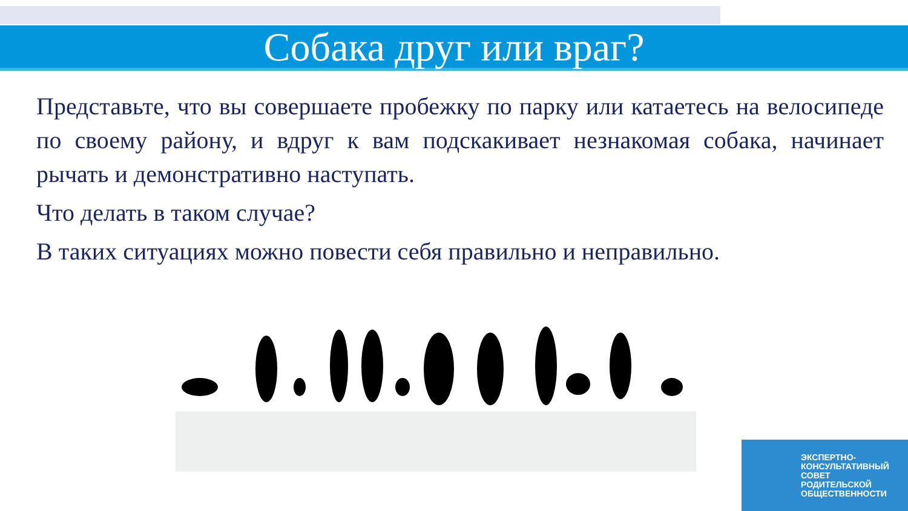Собака друг или враг?
Представьте, что вы совершаете пробежку по парку или катаетесь на велосипеде по своему району, и вдруг к вам подскакивает незнакомая собака, начинает рычать и демонстративно наступать.
Что делать в таком случае?
В таких ситуациях можно повести себя правильно и неправильно.
ЭКСПЕРТНО-
КОНСУЛЬТАТИВНЫЙ
СОВЕТ
РОДИТЕЛЬСКОЙ
ОБЩЕСТВЕННОСТИ